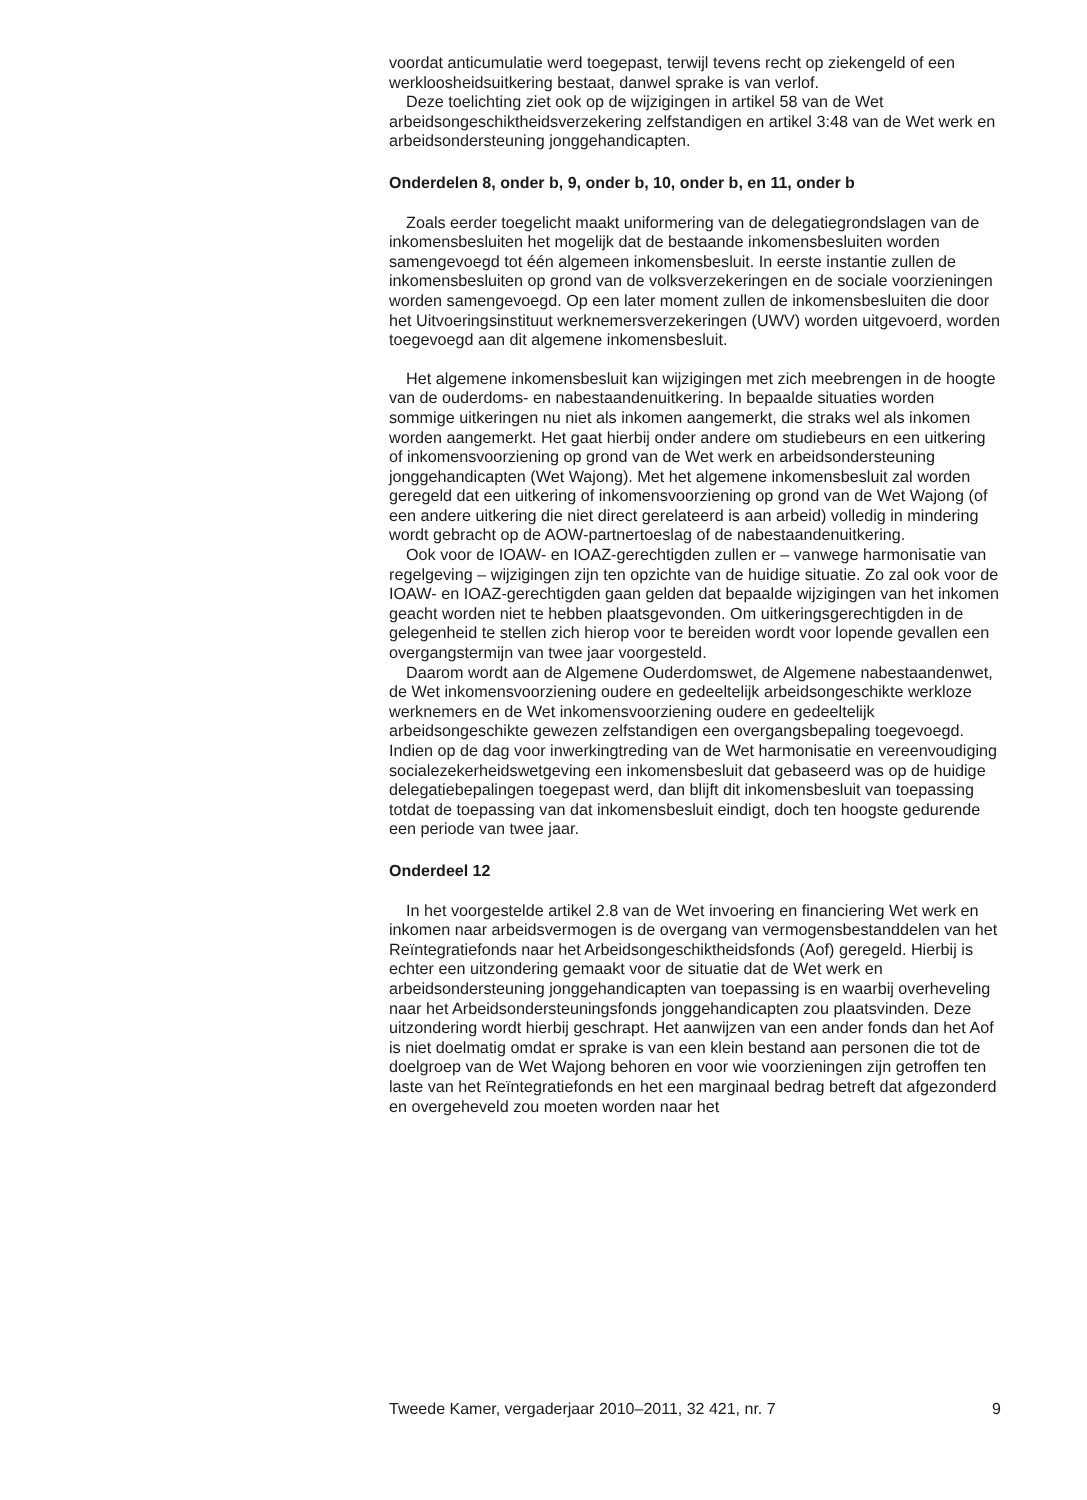voordat anticumulatie werd toegepast, terwijl tevens recht op ziekengeld of een werkloosheidsuitkering bestaat, danwel sprake is van verlof.
Deze toelichting ziet ook op de wijzigingen in artikel 58 van de Wet arbeidsongeschiktheidsverzekering zelfstandigen en artikel 3:48 van de Wet werk en arbeidsondersteuning jonggehandicapten.
Onderdelen 8, onder b, 9, onder b, 10, onder b, en 11, onder b
Zoals eerder toegelicht maakt uniformering van de delegatiegrondslagen van de inkomensbesluiten het mogelijk dat de bestaande inkomensbesluiten worden samengevoegd tot één algemeen inkomensbesluit. In eerste instantie zullen de inkomensbesluiten op grond van de volksverzekeringen en de sociale voorzieningen worden samengevoegd. Op een later moment zullen de inkomensbesluiten die door het Uitvoeringsinstituut werknemersverzekeringen (UWV) worden uitgevoerd, worden toegevoegd aan dit algemene inkomensbesluit.
Het algemene inkomensbesluit kan wijzigingen met zich meebrengen in de hoogte van de ouderdoms- en nabestaandenuitkering. In bepaalde situaties worden sommige uitkeringen nu niet als inkomen aangemerkt, die straks wel als inkomen worden aangemerkt. Het gaat hierbij onder andere om studiebeurs en een uitkering of inkomensvoorziening op grond van de Wet werk en arbeidsondersteuning jonggehandicapten (Wet Wajong). Met het algemene inkomensbesluit zal worden geregeld dat een uitkering of inkomensvoorziening op grond van de Wet Wajong (of een andere uitkering die niet direct gerelateerd is aan arbeid) volledig in mindering wordt gebracht op de AOW-partnertoeslag of de nabestaandenuitkering.
Ook voor de IOAW- en IOAZ-gerechtigden zullen er – vanwege harmonisatie van regelgeving – wijzigingen zijn ten opzichte van de huidige situatie. Zo zal ook voor de IOAW- en IOAZ-gerechtigden gaan gelden dat bepaalde wijzigingen van het inkomen geacht worden niet te hebben plaatsgevonden. Om uitkeringsgerechtigden in de gelegenheid te stellen zich hierop voor te bereiden wordt voor lopende gevallen een overgangstermijn van twee jaar voorgesteld.
Daarom wordt aan de Algemene Ouderdomswet, de Algemene nabestaandenwet, de Wet inkomensvoorziening oudere en gedeeltelijk arbeidsongeschikte werkloze werknemers en de Wet inkomensvoorziening oudere en gedeeltelijk arbeidsongeschikte gewezen zelfstandigen een overgangsbepaling toegevoegd. Indien op de dag voor inwerkingtreding van de Wet harmonisatie en vereenvoudiging socialezekerheidswetgeving een inkomensbesluit dat gebaseerd was op de huidige delegatiebepalingen toegepast werd, dan blijft dit inkomensbesluit van toepassing totdat de toepassing van dat inkomensbesluit eindigt, doch ten hoogste gedurende een periode van twee jaar.
Onderdeel 12
In het voorgestelde artikel 2.8 van de Wet invoering en financiering Wet werk en inkomen naar arbeidsvermogen is de overgang van vermogensbestanddelen van het Reïntegratiefonds naar het Arbeidsongeschiktheidsfonds (Aof) geregeld. Hierbij is echter een uitzondering gemaakt voor de situatie dat de Wet werk en arbeidsondersteuning jonggehandicapten van toepassing is en waarbij overheveling naar het Arbeidsondersteuningsfonds jonggehandicapten zou plaatsvinden. Deze uitzondering wordt hierbij geschrapt. Het aanwijzen van een ander fonds dan het Aof is niet doelmatig omdat er sprake is van een klein bestand aan personen die tot de doelgroep van de Wet Wajong behoren en voor wie voorzieningen zijn getroffen ten laste van het Reïntegratiefonds en het een marginaal bedrag betreft dat afgezonderd en overgeheveld zou moeten worden naar het
Tweede Kamer, vergaderjaar 2010–2011, 32 421, nr. 7 9